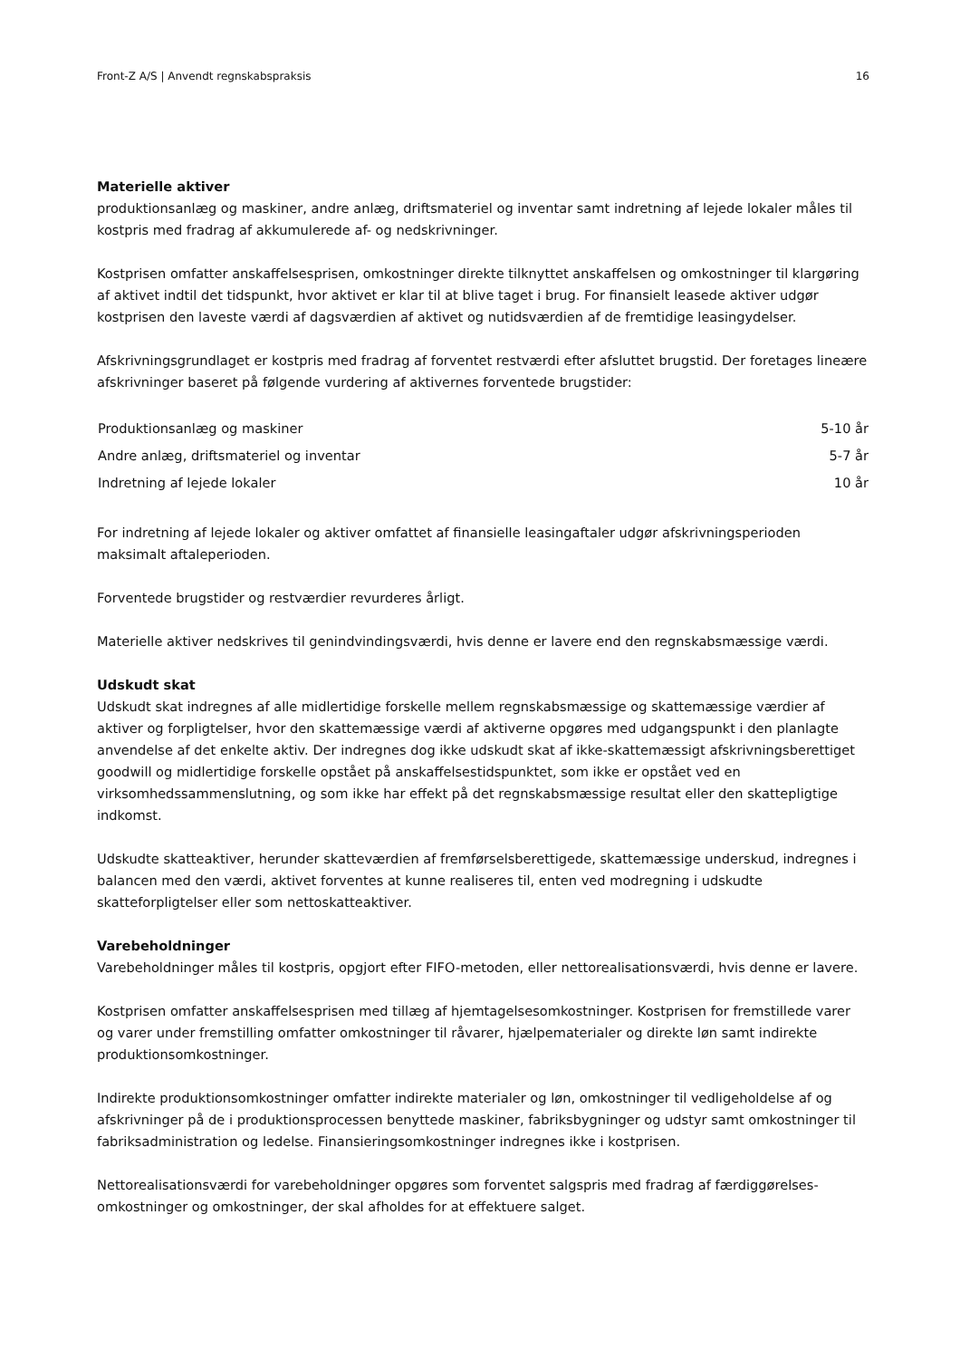Front-Z A/S | Anvendt regnskabspraksis 16
Materielle aktiver
produktionsanlæg og maskiner, andre anlæg, driftsmateriel og inventar samt indretning af lejede lokaler måles til kostpris med fradrag af akkumulerede af- og nedskrivninger.
Kostprisen omfatter anskaffelsesprisen, omkostninger direkte tilknyttet anskaffelsen og omkostninger til klargøring af aktivet indtil det tidspunkt, hvor aktivet er klar til at blive taget i brug. For finansielt leasede aktiver udgør kostprisen den laveste værdi af dagsværdien af aktivet og nutidsværdien af de fremtidige leasingydelser.
Afskrivningsgrundlaget er kostpris med fradrag af forventet restværdi efter afsluttet brugstid. Der foretages lineære afskrivninger baseret på følgende vurdering af aktivernes forventede brugstider:
| Produktionsanlæg og maskiner | 5-10 år |
| Andre anlæg, driftsmateriel og inventar | 5-7 år |
| Indretning af lejede lokaler | 10 år |
For indretning af lejede lokaler og aktiver omfattet af finansielle leasingaftaler udgør afskrivningsperioden maksimalt aftaleperioden.
Forventede brugstider og restværdier revurderes årligt.
Materielle aktiver nedskrives til genindvindingsværdi, hvis denne er lavere end den regnskabsmæssige værdi.
Udskudt skat
Udskudt skat indregnes af alle midlertidige forskelle mellem regnskabsmæssige og skattemæssige værdier af aktiver og forpligtelser, hvor den skattemæssige værdi af aktiverne opgøres med udgangspunkt i den planlagte anvendelse af det enkelte aktiv. Der indregnes dog ikke udskudt skat af ikke-skattemæssigt afskrivningsberettiget goodwill og midlertidige forskelle opstået på anskaffelsestidspunktet, som ikke er opstået ved en virksomhedssammenslutning, og som ikke har effekt på det regnskabsmæssige resultat eller den skattepligtige indkomst.
Udskudte skatteaktiver, herunder skatteværdien af fremførselsberettigede, skattemæssige underskud, indregnes i balancen med den værdi, aktivet forventes at kunne realiseres til, enten ved modregning i udskudte skatteforpligtelser eller som nettoskatteaktiver.
Varebeholdninger
Varebeholdninger måles til kostpris, opgjort efter FIFO-metoden, eller nettorealisationsværdi, hvis denne er lavere.
Kostprisen omfatter anskaffelsesprisen med tillæg af hjemtagelsesomkostninger. Kostprisen for fremstillede varer og varer under fremstilling omfatter omkostninger til råvarer, hjælpematerialer og direkte løn samt indirekte produktionsomkostninger.
Indirekte produktionsomkostninger omfatter indirekte materialer og løn, omkostninger til vedligeholdelse af og afskrivninger på de i produktionsprocessen benyttede maskiner, fabriksbygninger og udstyr samt omkostninger til fabriksadministration og ledelse. Finansieringsomkostninger indregnes ikke i kostprisen.
Nettorealisationsværdi for varebeholdninger opgøres som forventet salgspris med fradrag af færdiggørelses-omkostninger og omkostninger, der skal afholdes for at effektuere salget.